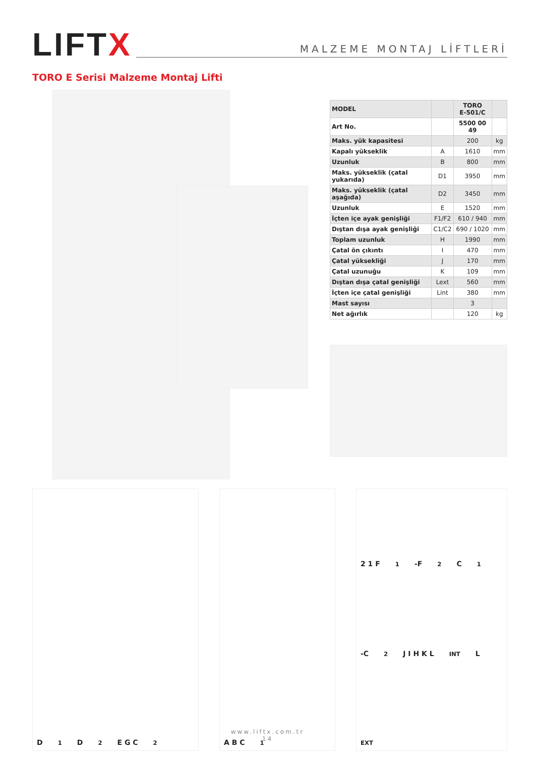LIFTX
MALZEME MONTAJ LİFTLERİ
TORO E Serisi Malzeme Montaj Lifti
| MODEL | | TORO E-501/C | |
| Art No. | | 5500 00 49 | |
| Maks. yük kapasitesi | | 200 | kg |
| Kapalı yükseklik | A | 1610 | mm |
| Uzunluk | B | 800 | mm |
| Maks. yükseklik (çatal yukarıda) | D1 | 3950 | mm |
| Maks. yükseklik (çatal aşağıda) | D2 | 3450 | mm |
| Uzunluk | E | 1520 | mm |
| İçten içe ayak genişliği | F1/F2 | 610 / 940 | mm |
| Dıştan dışa ayak genişliği | C1/C2 | 690 / 1020 | mm |
| Toplam uzunluk | H | 1990 | mm |
| Çatal ön çıkıntı | I | 470 | mm |
| Çatal yüksekliği | J | 170 | mm |
| Çatal uzunuğu | K | 109 | mm |
| Dıştan dışa çatal genişliği | Lext | 560 | mm |
| İçten içe çatal genişliği | Lint | 380 | mm |
| Mast sayısı | | 3 | |
| Net ağırlık | | 120 | kg |
D<sub>1</sub> D<sub>2</sub> E G C<sub>2</sub> A B C<sub>1</sub> 2 1 F<sub>1</sub>-F<sub>2</sub> C<sub>1</sub>-C<sub>2</sub> J I H K L<sub>INT</sub> L<sub>EXT</sub>
www.liftx.com.tr
14